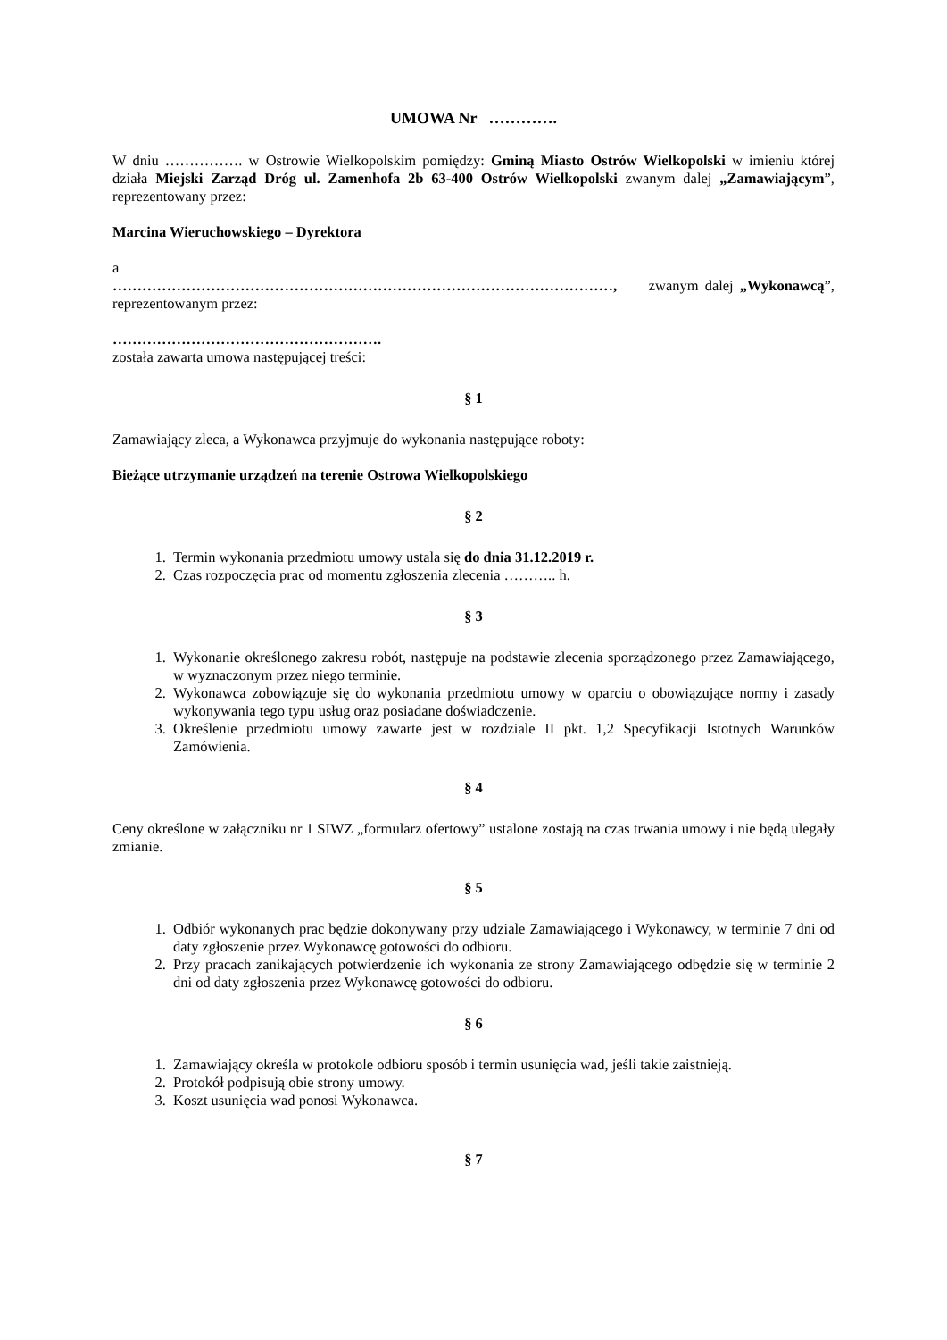UMOWA Nr ………….
W dniu ……………. w Ostrowie Wielkopolskim pomiędzy: Gminą Miasto Ostrów Wielkopolski w imieniu której działa Miejski Zarząd Dróg ul. Zamenhofa 2b 63-400 Ostrów Wielkopolski zwanym dalej „Zamawiającym”, reprezentowany przez:
Marcina Wieruchowskiego – Dyrektora
a
…………………………………………………………………………………………, zwanym dalej „Wykonawcą”, reprezentowanym przez:
……………………………………………….
została zawarta umowa następującej treści:
§ 1
Zamawiający zleca, a Wykonawca przyjmuje do wykonania następujące roboty:
Bieżące utrzymanie urządzeń na terenie Ostrowa Wielkopolskiego
§ 2
1. Termin wykonania przedmiotu umowy ustala się do dnia 31.12.2019 r.
2. Czas rozpoczęcia prac od momentu zgłoszenia zlecenia ……….. h.
§ 3
1. Wykonanie określonego zakresu robót, następuje na podstawie zlecenia sporządzonego przez Zamawiającego, w wyznaczonym przez niego terminie.
2. Wykonawca zobowiązuje się do wykonania przedmiotu umowy w oparciu o obowiązujące normy i zasady wykonywania tego typu usług oraz posiadane doświadczenie.
3. Określenie przedmiotu umowy zawarte jest w rozdziale II pkt. 1,2 Specyfikacji Istotnych Warunków Zamówienia.
§ 4
Ceny określone w załączniku nr 1 SIWZ „formularz ofertowy” ustalone zostają na czas trwania umowy i nie będą ulegały zmianie.
§ 5
1. Odbiór wykonanych prac będzie dokonywany przy udziale Zamawiającego i Wykonawcy, w terminie 7 dni od daty zgłoszenie przez Wykonawcę gotowości do odbioru.
2. Przy pracach zanikających potwierdzenie ich wykonania ze strony Zamawiającego odbędzie się w terminie 2 dni od daty zgłoszenia przez Wykonawcę gotowości do odbioru.
§ 6
1. Zamawiający określa w protokole odbioru sposób i termin usunięcia wad, jeśli takie zaistnieją.
2. Protokół podpisują obie strony umowy.
3. Koszt usunięcia wad ponosi Wykonawca.
§ 7